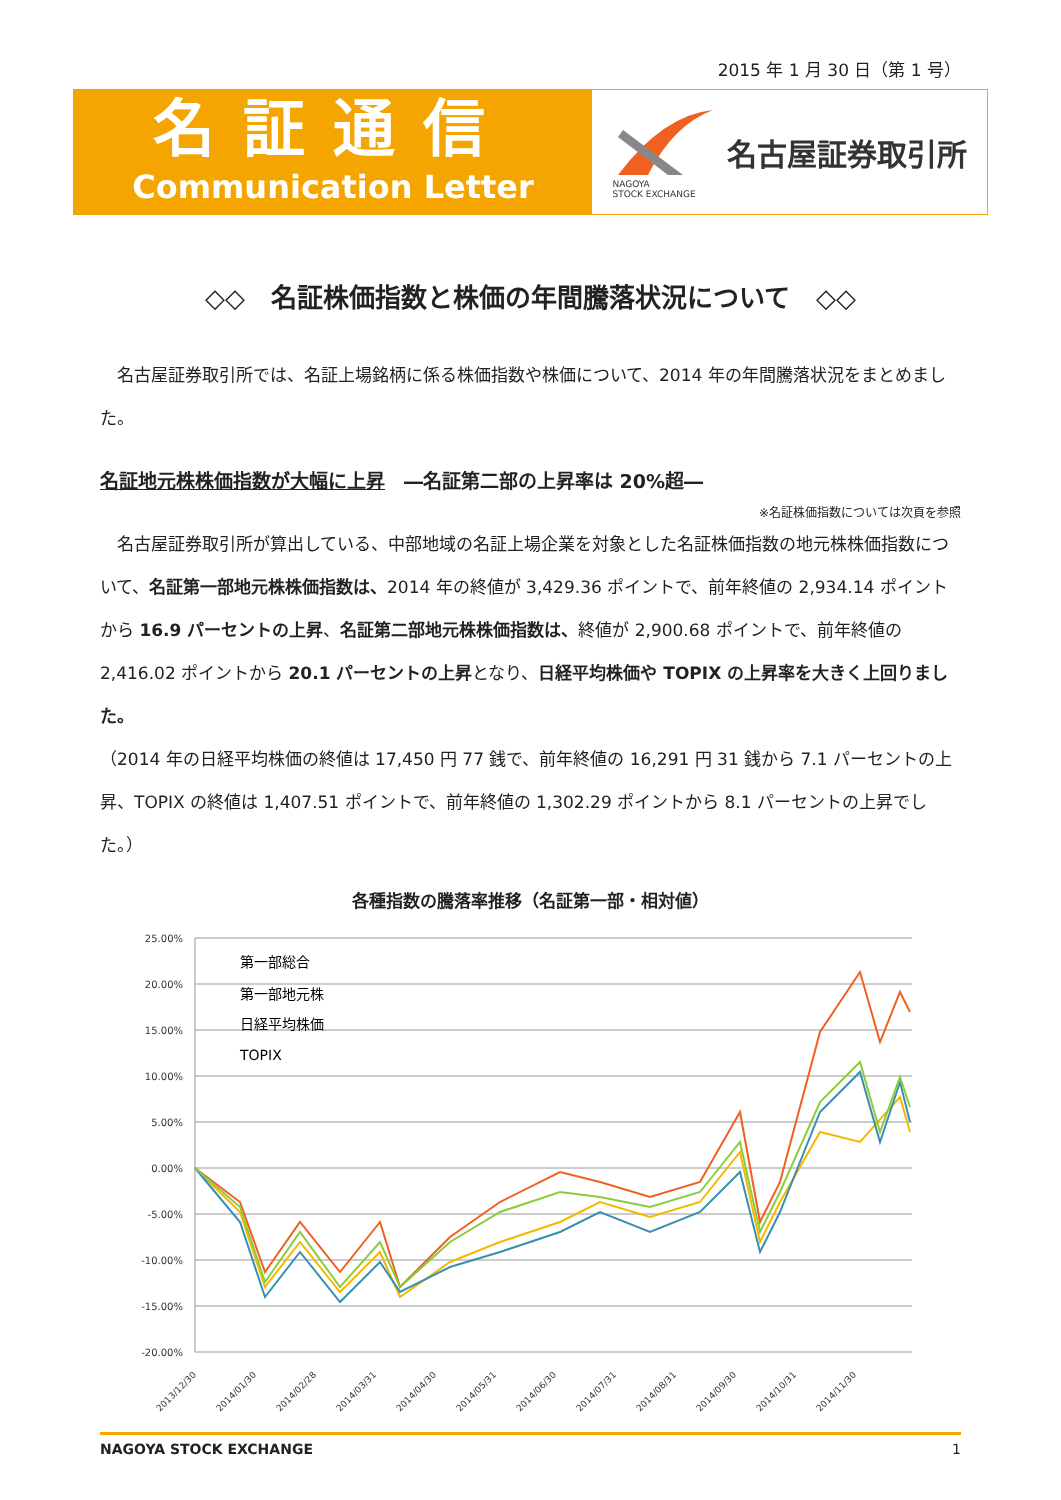2015 年 1 月 30 日（第 1 号）
名証通信
Communication Letter
NAGOYA
STOCK EXCHANGE
名古屋証券取引所
◇◇　名証株価指数と株価の年間騰落状況について　◇◇
　名古屋証券取引所では、名証上場銘柄に係る株価指数や株価について、2014 年の年間騰落状況をまとめました。
名証地元株株価指数が大幅に上昇　―名証第二部の上昇率は 20%超―
※名証株価指数については次頁を参照
　名古屋証券取引所が算出している、中部地域の名証上場企業を対象とした名証株価指数の地元株株価指数について、名証第一部地元株株価指数は、2014 年の終値が 3,429.36 ポイントで、前年終値の 2,934.14 ポイントから 16.9 パーセントの上昇、名証第二部地元株株価指数は、終値が 2,900.68 ポイントで、前年終値の 2,416.02 ポイントから 20.1 パーセントの上昇となり、日経平均株価や TOPIX の上昇率を大きく上回りました。
（2014 年の日経平均株価の終値は 17,450 円 77 銭で、前年終値の 16,291 円 31 銭から 7.1 パーセントの上昇、TOPIX の終値は 1,407.51 ポイントで、前年終値の 1,302.29 ポイントから 8.1 パーセントの上昇でした。）
各種指数の騰落率推移（名証第一部・相対値）
25.00%
20.00%
15.00%
10.00%
5.00%
0.00%
-5.00%
-10.00%
-15.00%
-20.00%
第一部総合
第一部地元株
日経平均株価
TOPIX
2013/12/30
2014/01/30
2014/02/28
2014/03/31
2014/04/30
2014/05/31
2014/06/30
2014/07/31
2014/08/31
2014/09/30
2014/10/31
2014/11/30
NAGOYA STOCK EXCHANGE 1